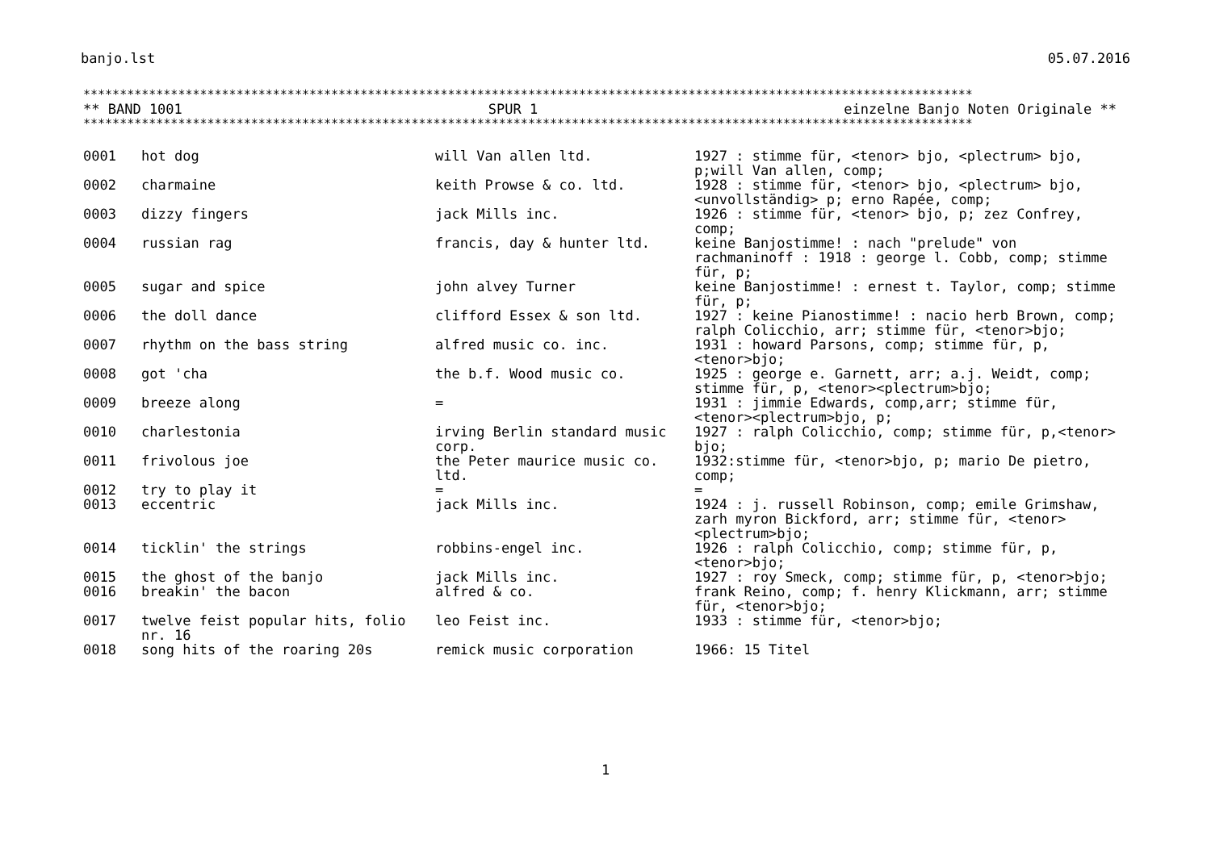banjo.lst 05.07.2016
**************************************************************************************************************************
** BAND 1001 SPUR 1 einzelne Banjo Noten Originale **
**************************************************************************************************************************
| 0001 | hot dog | will Van allen ltd. | 1927 : stimme für, <tenor> bjo, <plectrum> bjo, p;will Van allen, comp; |
| 0002 | charmaine | keith Prowse & co. ltd. | 1928 : stimme für, <tenor> bjo, <plectrum> bjo, <unvollständig> p; erno Rapée, comp; |
| 0003 | dizzy fingers | jack Mills inc. | 1926 : stimme für, <tenor> bjo, p; zez Confrey, comp; |
| 0004 | russian rag | francis, day & hunter ltd. | keine Banjostimme! : nach "prelude" von rachmaninoff : 1918 : george l. Cobb, comp; stimme für, p; |
| 0005 | sugar and spice | john alvey Turner | keine Banjostimme! : ernest t. Taylor, comp; stimme für, p; |
| 0006 | the doll dance | clifford Essex & son ltd. | 1927 : keine Pianostimme! : nacio herb Brown, comp; ralph Colicchio, arr; stimme für, <tenor>bjo; |
| 0007 | rhythm on the bass string | alfred music co. inc. | 1931 : howard Parsons, comp; stimme für, p, <tenor>bjo; |
| 0008 | got 'cha | the b.f. Wood music co. | 1925 : george e. Garnett, arr; a.j. Weidt, comp; stimme für, p, <tenor><plectrum>bjo; |
| 0009 | breeze along | = | 1931 : jimmie Edwards, comp,arr; stimme für, <tenor><plectrum>bjo, p; |
| 0010 | charlestonia | irving Berlin standard music corp. | 1927 : ralph Colicchio, comp; stimme für, p,<tenor> bjo; |
| 0011 | frivolous joe | the Peter maurice music co. ltd. | 1932:stimme für, <tenor>bjo, p; mario De pietro, comp; |
| 0012 | try to play it | = | = |
| 0013 | eccentric | jack Mills inc. | 1924 : j. russell Robinson, comp; emile Grimshaw, zarh myron Bickford, arr; stimme für, <tenor><plectrum>bjo; |
| 0014 | ticklin' the strings | robbins-engel inc. | 1926 : ralph Colicchio, comp; stimme für, p, <tenor>bjo; |
| 0015 | the ghost of the banjo | jack Mills inc. | 1927 : roy Smeck, comp; stimme für, p, <tenor>bjo; |
| 0016 | breakin' the bacon | alfred & co. | frank Reino, comp; f. henry Klickmann, arr; stimme für, <tenor>bjo; |
| 0017 | twelve feist popular hits, folio nr. 16 | leo Feist inc. | 1933 : stimme für, <tenor>bjo; |
| 0018 | song hits of the roaring 20s | remick music corporation | 1966: 15 Titel |
1